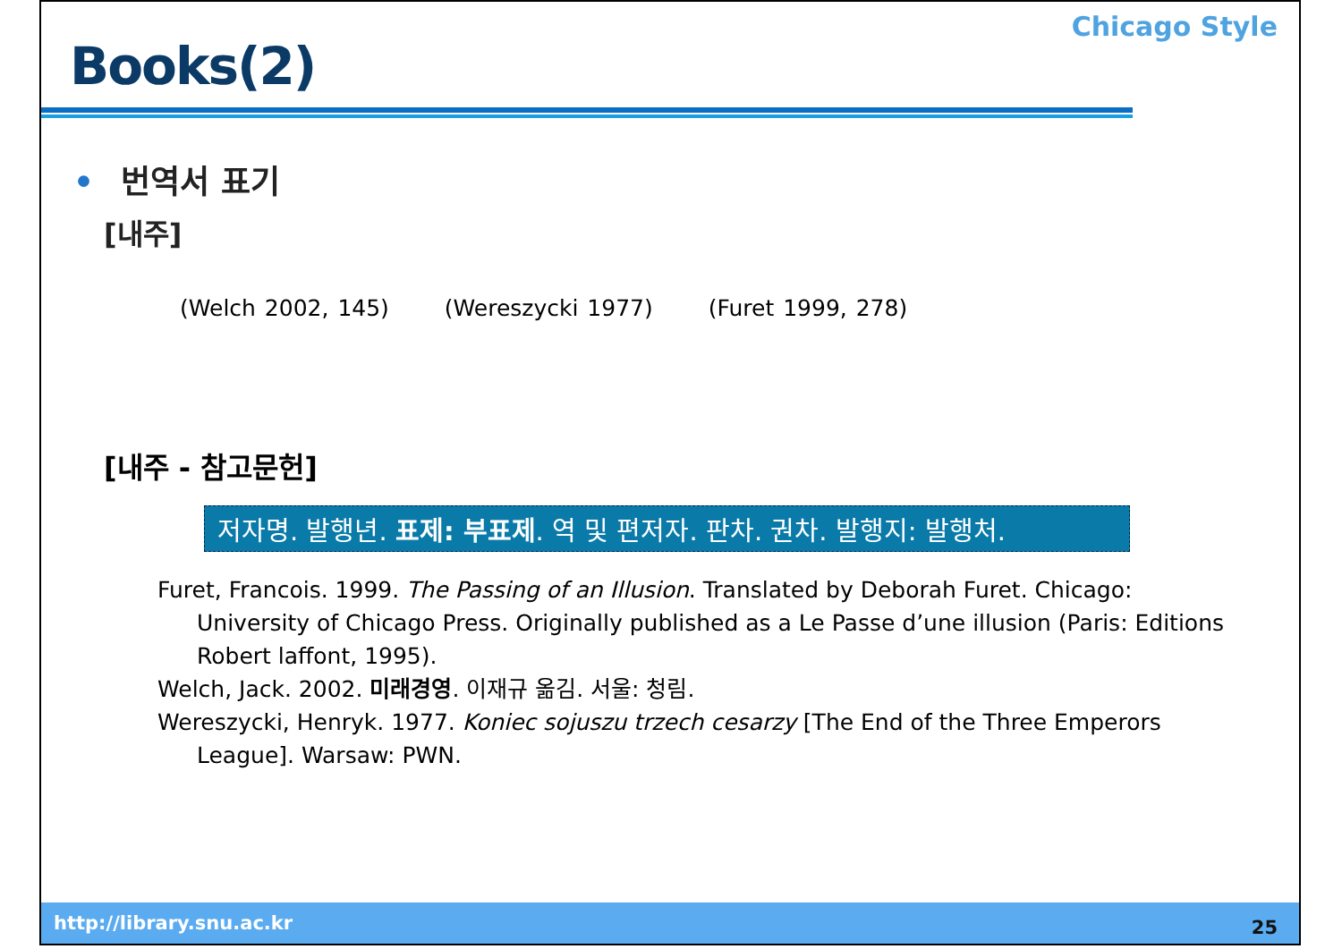Books(2)
Chicago Style
• 번역서 표기
[내주]
(Welch 2002, 145) (Wereszycki 1977) (Furet 1999, 278)
[내주 - 참고문헌]
저자명. 발행년. 표제: 부표제. 역 및 편저자. 판차. 권차. 발행지: 발행처.
Furet, Francois. 1999. The Passing of an Illusion. Translated by Deborah Furet. Chicago: University of Chicago Press. Originally published as a Le Passe d’une illusion (Paris: Editions Robert laffont, 1995).
Welch, Jack. 2002. 미래경영. 이재규 옮김. 서울: 청림.
Wereszycki, Henryk. 1977. Koniec sojuszu trzech cesarzy [The End of the Three Emperors League]. Warsaw: PWN.
http://library.snu.ac.kr 25